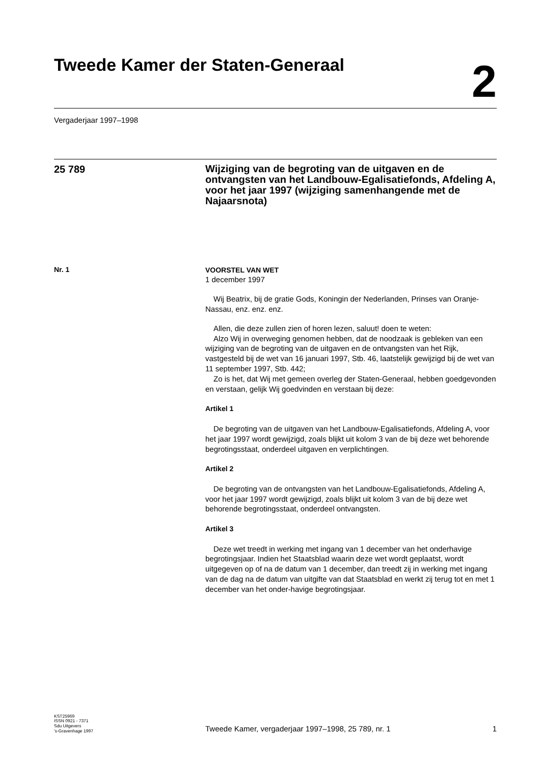Tweede Kamer der Staten-Generaal
2
Vergaderjaar 1997–1998
25 789
Wijziging van de begroting van de uitgaven en de ontvangsten van het Landbouw-Egalisatiefonds, Afdeling A, voor het jaar 1997 (wijziging samenhangende met de Najaarsnota)
Nr. 1
VOORSTEL VAN WET
1 december 1997
Wij Beatrix, bij de gratie Gods, Koningin der Nederlanden, Prinses van Oranje-Nassau, enz. enz. enz.
Allen, die deze zullen zien of horen lezen, saluut! doen te weten:
Alzo Wij in overweging genomen hebben, dat de noodzaak is gebleken van een wijziging van de begroting van de uitgaven en de ontvangsten van het Rijk, vastgesteld bij de wet van 16 januari 1997, Stb. 46, laatstelijk gewijzigd bij de wet van 11 september 1997, Stb. 442;
Zo is het, dat Wij met gemeen overleg der Staten-Generaal, hebben goedgevonden en verstaan, gelijk Wij goedvinden en verstaan bij deze:
Artikel 1
De begroting van de uitgaven van het Landbouw-Egalisatiefonds, Afdeling A, voor het jaar 1997 wordt gewijzigd, zoals blijkt uit kolom 3 van de bij deze wet behorende begrotingsstaat, onderdeel uitgaven en verplichtingen.
Artikel 2
De begroting van de ontvangsten van het Landbouw-Egalisatiefonds, Afdeling A, voor het jaar 1997 wordt gewijzigd, zoals blijkt uit kolom 3 van de bij deze wet behorende begrotingsstaat, onderdeel ontvangsten.
Artikel 3
Deze wet treedt in werking met ingang van 1 december van het onderhavige begrotingsjaar. Indien het Staatsblad waarin deze wet wordt geplaatst, wordt uitgegeven op of na de datum van 1 december, dan treedt zij in werking met ingang van de dag na de datum van uitgifte van dat Staatsblad en werkt zij terug tot en met 1 december van het onder-havige begrotingsjaar.
KST25969
ISSN 0921 - 7371
Sdu Uitgevers
’s-Gravenhage 1997
Tweede Kamer, vergaderjaar 1997–1998, 25 789, nr. 1 1